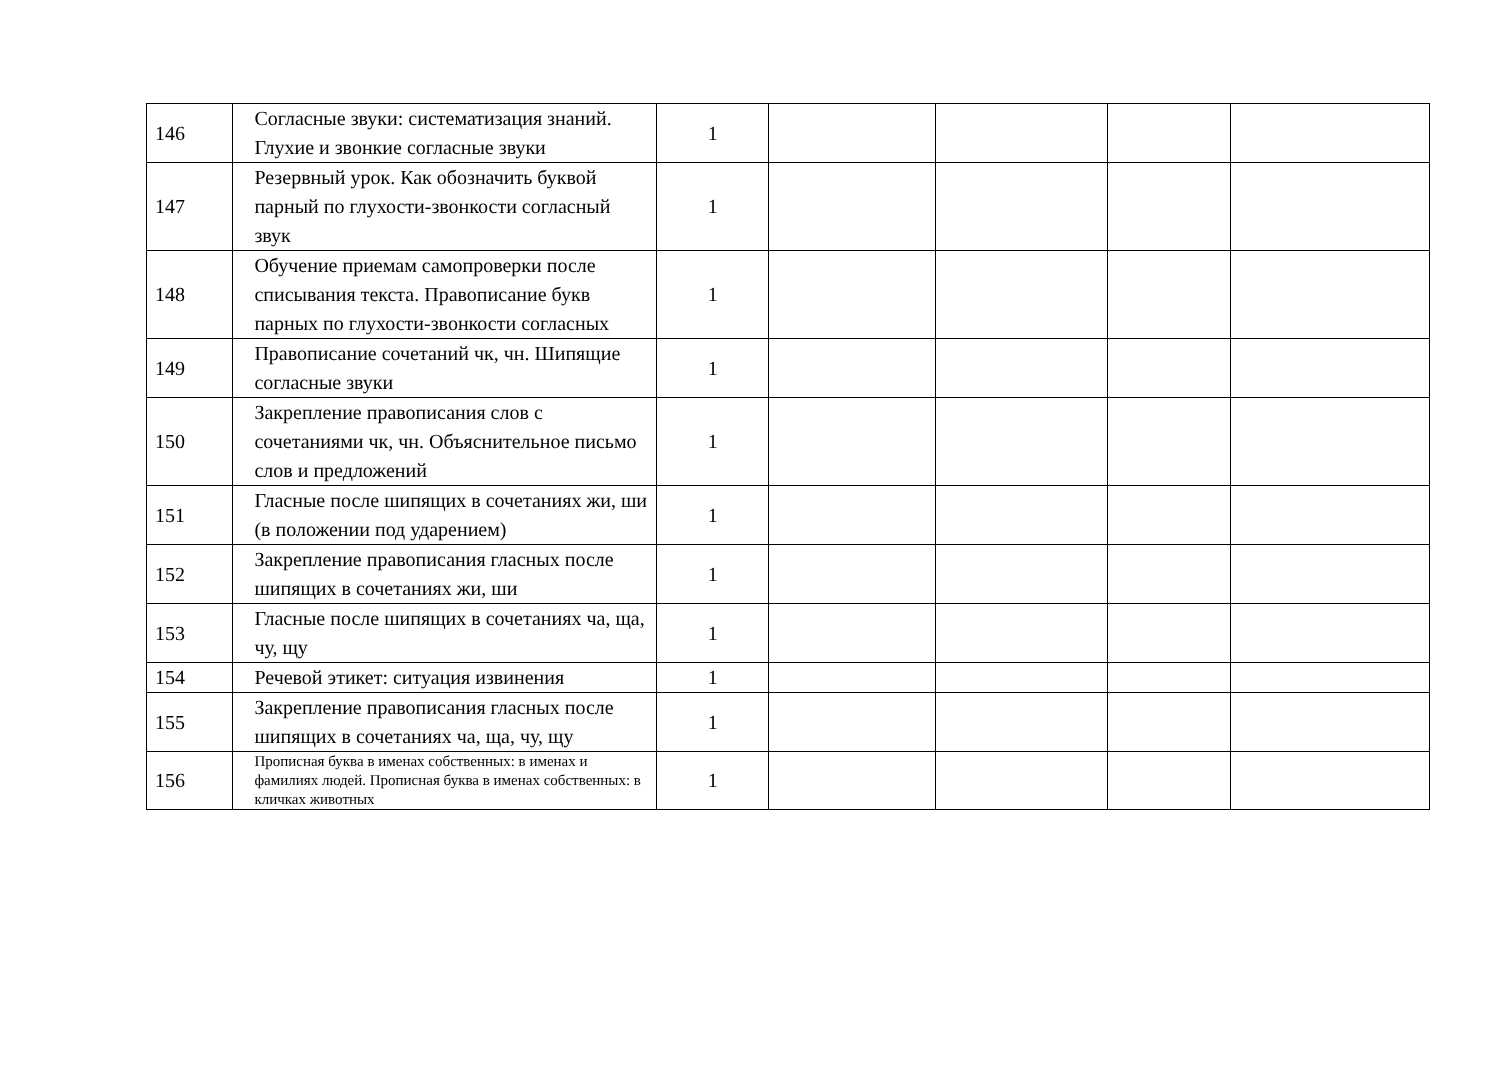| 146 | Согласные звуки: систематизация знаний. Глухие и звонкие согласные звуки | 1 | | | | |
| 147 | Резервный урок. Как обозначить буквой парный по глухости-звонкости согласный звук | 1 | | | | |
| 148 | Обучение приемам самопроверки после списывания текста. Правописание букв парных по глухости-звонкости согласных | 1 | | | | |
| 149 | Правописание сочетаний чк, чн. Шипящие согласные звуки | 1 | | | | |
| 150 | Закрепление правописания слов с сочетаниями чк, чн. Объяснительное письмо слов и предложений | 1 | | | | |
| 151 | Гласные после шипящих в сочетаниях жи, ши (в положении под ударением) | 1 | | | | |
| 152 | Закрепление правописания гласных после шипящих в сочетаниях жи, ши | 1 | | | | |
| 153 | Гласные после шипящих в сочетаниях ча, ща, чу, щу | 1 | | | | |
| 154 | Речевой этикет: ситуация извинения | 1 | | | | |
| 155 | Закрепление правописания гласных после шипящих в сочетаниях ча, ща, чу, щу | 1 | | | | |
| 156 | Прописная буква в именах собственных: в именах и фамилиях людей. Прописная буква в именах собственных: в кличках животных | 1 | | | | |